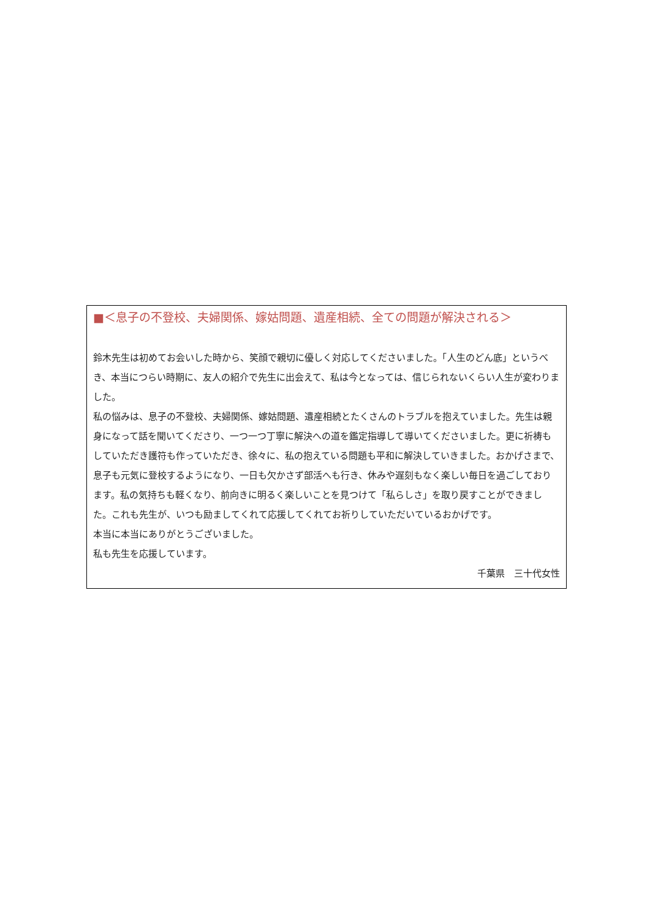■＜息子の不登校、夫婦関係、嫁姑問題、遺産相続、全ての問題が解決される＞
鈴木先生は初めてお会いした時から、笑顔で親切に優しく対応してくださいました。「人生のどん底」というべき、本当につらい時期に、友人の紹介で先生に出会えて、私は今となっては、信じられないくらい人生が変わりました。
私の悩みは、息子の不登校、夫婦関係、嫁姑問題、遺産相続とたくさんのトラブルを抱えていました。先生は親身になって話を聞いてくださり、一つ一つ丁寧に解決への道を鑑定指導して導いてくださいました。更に祈祷もしていただき護符も作っていただき、徐々に、私の抱えている問題も平和に解決していきました。おかげさまで、息子も元気に登校するようになり、一日も欠かさず部活へも行き、休みや遅刻もなく楽しい毎日を過ごしております。私の気持ちも軽くなり、前向きに明るく楽しいことを見つけて「私らしさ」を取り戻すことができました。これも先生が、いつも励ましてくれて応援してくれてお祈りしていただいているおかげです。
本当に本当にありがとうございました。
私も先生を応援しています。
千葉県　三十代女性